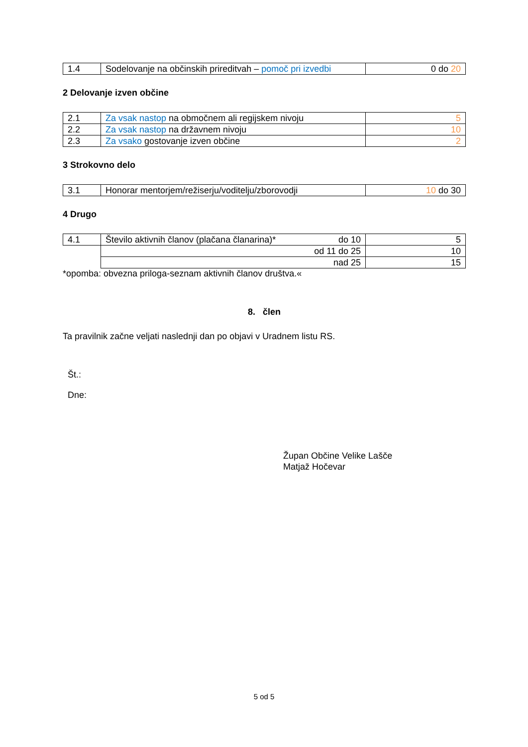| 1.4 | Sodelovanje na občinskih prireditvah – pomoč pri izvedbi | 0 do 20 |
2 Delovanje izven občine
| 2.1 | Za vsak nastop na območnem ali regijskem nivoju | 5 |
| 2.2 | Za vsak nastop na državnem nivoju | 10 |
| 2.3 | Za vsako gostovanje izven občine | 2 |
3 Strokovno delo
| 3.1 | Honorar mentorjem/režiserju/voditelju/zborovodji | 10 do 30 |
4 Drugo
| 4.1 | do 10 Število aktivnih članov (plačana članarina)* | 5 |
| | od 11 do 25 | 10 |
| | nad 25 | 15 |
*opomba: obvezna priloga-seznam aktivnih članov društva.«
8. člen
Ta pravilnik začne veljati naslednji dan po objavi v Uradnem listu RS.
Št.:
Dne:
Župan Občine Velike Lašče
Matjaž Hočevar
5 od 5